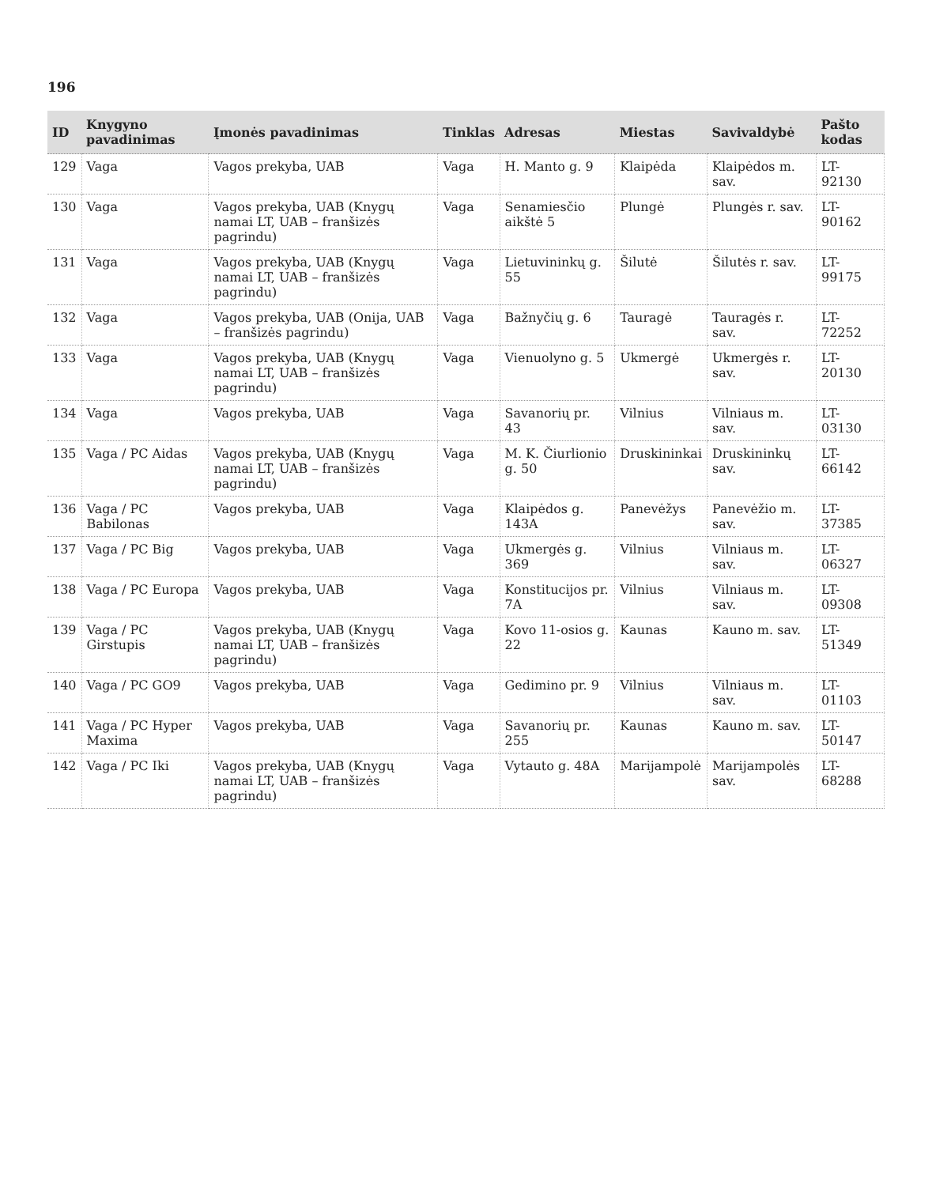196
| ID | Knygyno pavadinimas | Įmonės pavadinimas | Tinklas | Adresas | Miestas | Savivaldybė | Pašto kodas |
| --- | --- | --- | --- | --- | --- | --- | --- |
| 129 | Vaga | Vagos prekyba, UAB | Vaga | H. Manto g. 9 | Klaipėda | Klaipėdos m. sav. | LT-92130 |
| 130 | Vaga | Vagos prekyba, UAB (Knygų namai LT, UAB – franšizės pagrindu) | Vaga | Senamiesčio aikštė 5 | Plungė | Plungės r. sav. | LT-90162 |
| 131 | Vaga | Vagos prekyba, UAB (Knygų namai LT, UAB – franšizės pagrindu) | Vaga | Lietuvininkų g. 55 | Šilutė | Šilutės r. sav. | LT-99175 |
| 132 | Vaga | Vagos prekyba, UAB (Onija, UAB – franšizės pagrindu) | Vaga | Bažnyčių g. 6 | Tauragė | Tauragės r. sav. | LT-72252 |
| 133 | Vaga | Vagos prekyba, UAB (Knygų namai LT, UAB – franšizės pagrindu) | Vaga | Vienuolyno g. 5 | Ukmergė | Ukmergės r. sav. | LT-20130 |
| 134 | Vaga | Vagos prekyba, UAB | Vaga | Savanorių pr. 43 | Vilnius | Vilniaus m. sav. | LT-03130 |
| 135 | Vaga / PC Aidas | Vagos prekyba, UAB (Knygų namai LT, UAB – franšizės pagrindu) | Vaga | M. K. Čiurlionio g. 50 | Druskininkai | Druskininkų sav. | LT-66142 |
| 136 | Vaga / PC Babilonas | Vagos prekyba, UAB | Vaga | Klaipėdos g. 143A | Panevėžys | Panevėžio m. sav. | LT-37385 |
| 137 | Vaga / PC Big | Vagos prekyba, UAB | Vaga | Ukmergės g. 369 | Vilnius | Vilniaus m. sav. | LT-06327 |
| 138 | Vaga / PC Europa | Vagos prekyba, UAB | Vaga | Konstitucijos pr. 7A | Vilnius | Vilniaus m. sav. | LT-09308 |
| 139 | Vaga / PC Girstupis | Vagos prekyba, UAB (Knygų namai LT, UAB – franšizės pagrindu) | Vaga | Kovo 11-osios g. 22 | Kaunas | Kauno m. sav. | LT-51349 |
| 140 | Vaga / PC GO9 | Vagos prekyba, UAB | Vaga | Gedimino pr. 9 | Vilnius | Vilniaus m. sav. | LT-01103 |
| 141 | Vaga / PC Hyper Maxima | Vagos prekyba, UAB | Vaga | Savanorių pr. 255 | Kaunas | Kauno m. sav. | LT-50147 |
| 142 | Vaga / PC Iki | Vagos prekyba, UAB (Knygų namai LT, UAB – franšizės pagrindu) | Vaga | Vytauto g. 48A | Marijampolė | Marijampolės sav. | LT-68288 |